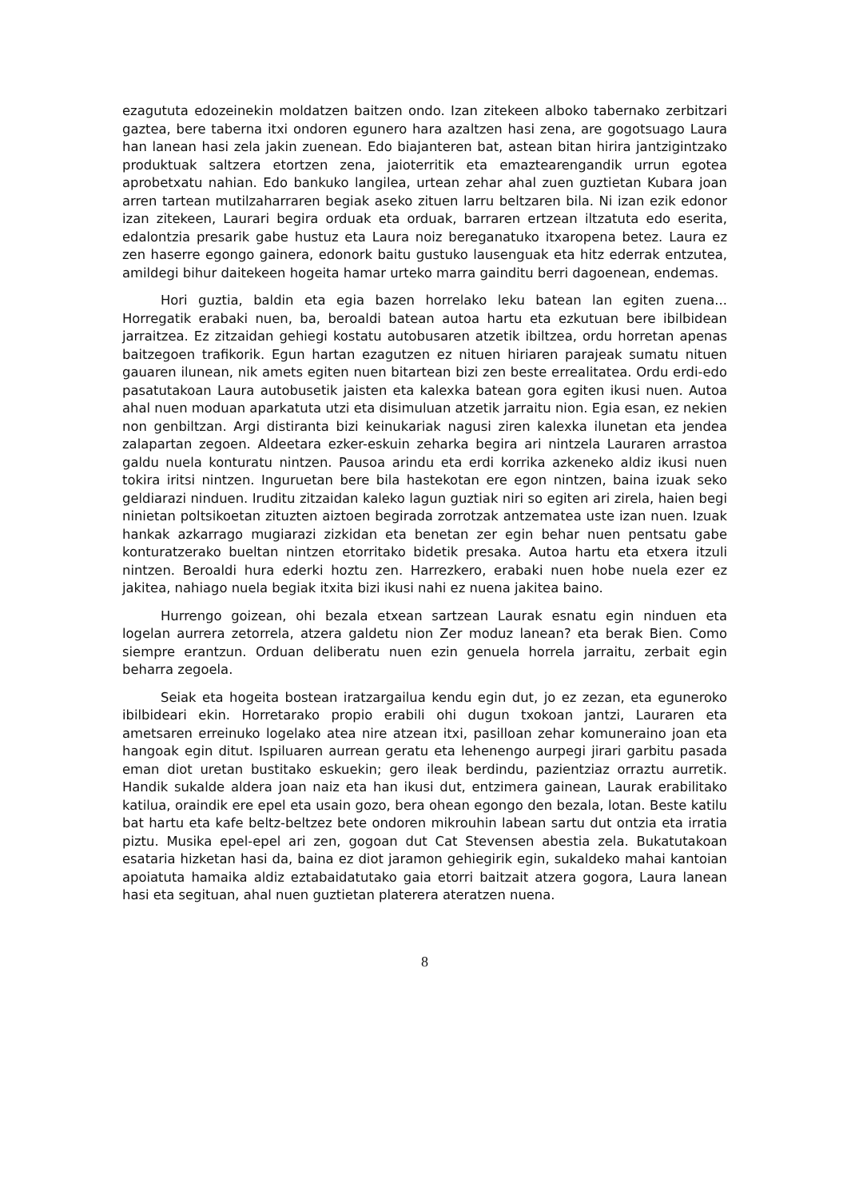ezagututa edozeinekin moldatzen baitzen ondo. Izan zitekeen alboko tabernako zerbitzari gaztea, bere taberna itxi ondoren egunero hara azaltzen hasi zena, are gogotsuago Laura han lanean hasi zela jakin zuenean. Edo biajanteren bat, astean bitan hirira jantzigintzako produktuak saltzera etortzen zena, jaioterritik eta emaztearengandik urrun egotea aprobetxatu nahian. Edo bankuko langilea, urtean zehar ahal zuen guztietan Kubara joan arren tartean mutilzaharraren begiak aseko zituen larru beltzaren bila. Ni izan ezik edonor izan zitekeen, Laurari begira orduak eta orduak, barraren ertzean iltzatuta edo eserita, edalontzia presarik gabe hustuz eta Laura noiz bereganatuko itxaropena betez. Laura ez zen haserre egongo gainera, edonork baitu gustuko lausenguak eta hitz ederrak entzutea, amildegi bihur daitekeen hogeita hamar urteko marra gainditu berri dagoenean, endemas.
Hori guztia, baldin eta egia bazen horrelako leku batean lan egiten zuena... Horregatik erabaki nuen, ba, beroaldi batean autoa hartu eta ezkutuan bere ibilbidean jarraitzea. Ez zitzaidan gehiegi kostatu autobusaren atzetik ibiltzea, ordu horretan apenas baitzegoen trafikorik. Egun hartan ezagutzen ez nituen hiriaren parajeak sumatu nituen gauaren ilunean, nik amets egiten nuen bitartean bizi zen beste errealitatea. Ordu erdi-edo pasatutakoan Laura autobusetik jaisten eta kalexka batean gora egiten ikusi nuen. Autoa ahal nuen moduan aparkatuta utzi eta disimuluan atzetik jarraitu nion. Egia esan, ez nekien non genbiltzan. Argi distiranta bizi keinukariak nagusi ziren kalexka ilunetan eta jendea zalapartan zegoen. Aldeetara ezker-eskuin zeharka begira ari nintzela Lauraren arrastoa galdu nuela konturatu nintzen. Pausoa arindu eta erdi korrika azkeneko aldiz ikusi nuen tokira iritsi nintzen. Inguruetan bere bila hastekotan ere egon nintzen, baina izuak seko geldiarazi ninduen. Iruditu zitzaidan kaleko lagun guztiak niri so egiten ari zirela, haien begi ninietan poltsikoetan zituzten aiztoen begirada zorrotzak antzematea uste izan nuen. Izuak hankak azkarrago mugiarazi zizkidan eta benetan zer egin behar nuen pentsatu gabe konturatzerako bueltan nintzen etorritako bidetik presaka. Autoa hartu eta etxera itzuli nintzen. Beroaldi hura ederki hoztu zen. Harrezkero, erabaki nuen hobe nuela ezer ez jakitea, nahiago nuela begiak itxita bizi ikusi nahi ez nuena jakitea baino.
Hurrengo goizean, ohi bezala etxean sartzean Laurak esnatu egin ninduen eta logelan aurrera zetorrela, atzera galdetu nion Zer moduz lanean? eta berak Bien. Como siempre erantzun. Orduan deliberatu nuen ezin genuela horrela jarraitu, zerbait egin beharra zegoela.
Seiak eta hogeita bostean iratzargailua kendu egin dut, jo ez zezan, eta eguneroko ibilbideari ekin. Horretarako propio erabili ohi dugun txokoan jantzi, Lauraren eta ametsaren erreinuko logelako atea nire atzean itxi, pasilloan zehar komuneraino joan eta hangoak egin ditut. Ispiluaren aurrean geratu eta lehenengo aurpegi jirari garbitu pasada eman diot uretan bustitako eskuekin; gero ileak berdindu, pazientziaz orraztu aurretik. Handik sukalde aldera joan naiz eta han ikusi dut, entzimera gainean, Laurak erabilitako katilua, oraindik ere epel eta usain gozo, bera ohean egongo den bezala, lotan. Beste katilu bat hartu eta kafe beltz-beltzez bete ondoren mikrouhin labean sartu dut ontzia eta irratia piztu. Musika epel-epel ari zen, gogoan dut Cat Stevensen abestia zela. Bukatutakoan esataria hizketan hasi da, baina ez diot jaramon gehiegirik egin, sukaldeko mahai kantoian apoiatuta hamaika aldiz eztabaidatutako gaia etorri baitzait atzera gogora, Laura lanean hasi eta segituan, ahal nuen guztietan platerera ateratzen nuena.
8